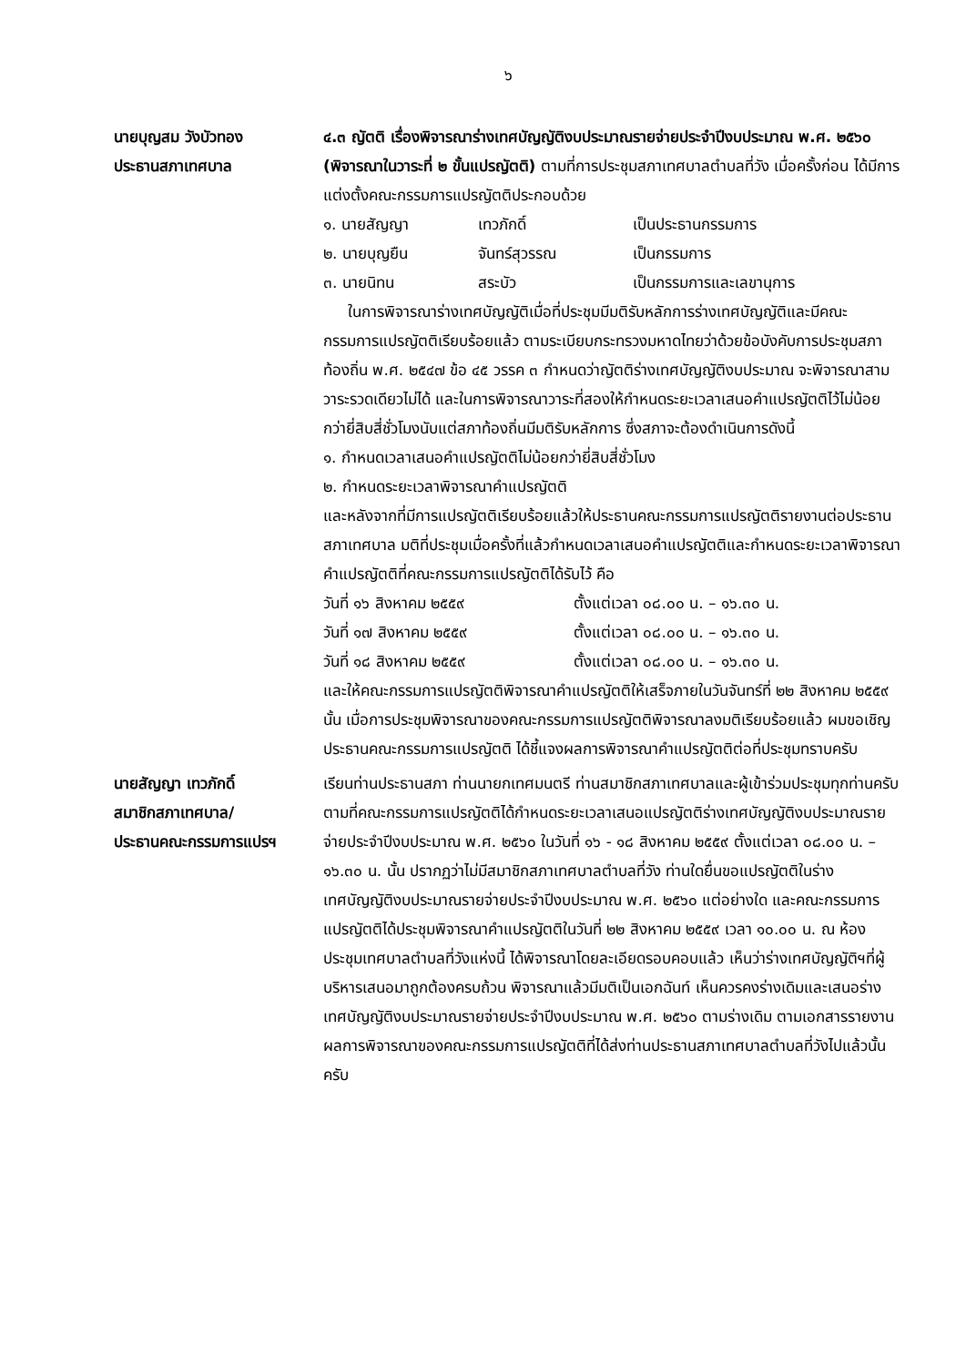๖
นายบุญสม วังบัวทอง
ประธานสภาเทศบาล
๔.๓ ญัตติ เรื่องพิจารณาร่างเทศบัญญัติงบประมาณรายจ่ายประจำปีงบประมาณ พ.ศ. ๒๕๖๐ (พิจารณาในวาระที่ ๒ ขั้นแปรญัตติ) ตามที่การประชุมสภาเทศบาลตำบลที่วัง เมื่อครั้งก่อน ได้มีการแต่งตั้งคณะกรรมการแปรญัตติประกอบด้วย
๑. นายสัญญา เทวภักดิ์ เป็นประธานกรรมการ
๒. นายบุญยืน จันทร์สุวรรณ เป็นกรรมการ
๓. นายนิทน สระบัว เป็นกรรมการและเลขานุการ
ในการพิจารณาร่างเทศบัญญัติเมื่อที่ประชุมมีมติรับหลักการร่างเทศบัญญัติและมีคณะกรรมการแปรญัตติเรียบร้อยแล้ว ตามระเบียบกระทรวงมหาดไทยว่าด้วยข้อบังคับการประชุมสภาท้องถิ่น พ.ศ. ๒๕๔๗ ข้อ ๔๕ วรรค ๓ กำหนดว่าญัตติร่างเทศบัญญัติงบประมาณ จะพิจารณาสามวาระรวดเดียวไม่ได้ และในการพิจารณาวาระที่สองให้กำหนดระยะเวลาเสนอคำแปรญัตติไว้ไม่น้อยกว่ายี่สิบสี่ชั่วโมงนับแต่สภาท้องถิ่นมีมติรับหลักการ ซึ่งสภาจะต้องดำเนินการดังนี้
๑. กำหนดเวลาเสนอคำแปรญัตติไม่น้อยกว่ายี่สิบสี่ชั่วโมง
๒. กำหนดระยะเวลาพิจารณาคำแปรญัตติ
และหลังจากที่มีการแปรญัตติเรียบร้อยแล้วให้ประธานคณะกรรมการแปรญัตติรายงานต่อประธานสภาเทศบาล มติที่ประชุมเมื่อครั้งที่แล้วกำหนดเวลาเสนอคำแปรญัตติและกำหนดระยะเวลาพิจารณาคำแปรญัตติที่คณะกรรมการแปรญัตติได้รับไว้ คือ
วันที่ ๑๖ สิงหาคม ๒๕๕๙ ตั้งแต่เวลา ๐๘.๐๐ น. – ๑๖.๓๐ น.
วันที่ ๑๗ สิงหาคม ๒๕๕๙ ตั้งแต่เวลา ๐๘.๐๐ น. – ๑๖.๓๐ น.
วันที่ ๑๘ สิงหาคม ๒๕๕๙ ตั้งแต่เวลา ๐๘.๐๐ น. – ๑๖.๓๐ น.
และให้คณะกรรมการแปรญัตติพิจารณาคำแปรญัตติให้เสร็จภายในวันจันทร์ที่ ๒๒ สิงหาคม ๒๕๕๙ นั้น เมื่อการประชุมพิจารณาของคณะกรรมการแปรญัตติพิจารณาลงมติเรียบร้อยแล้ว ผมขอเชิญประธานคณะกรรมการแปรญัตติ ได้ชี้แจงผลการพิจารณาคำแปรญัตติต่อที่ประชุมทราบครับ
นายสัญญา เทวภักดิ์
สมาชิกสภาเทศบาล/
ประธานคณะกรรมการแปรฯ
เรียนท่านประธานสภา ท่านนายกเทศมนตรี ท่านสมาชิกสภาเทศบาลและผู้เข้าร่วมประชุมทุกท่านครับ ตามที่คณะกรรมการแปรญัตติได้กำหนดระยะเวลาเสนอแปรญัตติร่างเทศบัญญัติงบประมาณรายจ่ายประจำปีงบประมาณ พ.ศ. ๒๕๖๐ ในวันที่ ๑๖ - ๑๘ สิงหาคม ๒๕๕๙ ตั้งแต่เวลา ๐๘.๐๐ น. – ๑๖.๓๐ น. นั้น ปรากฏว่าไม่มีสมาชิกสภาเทศบาลตำบลที่วัง ท่านใดยื่นขอแปรญัตติในร่างเทศบัญญัติงบประมาณรายจ่ายประจำปีงบประมาณ พ.ศ. ๒๕๖๐ แต่อย่างใด และคณะกรรมการแปรญัตติได้ประชุมพิจารณาคำแปรญัตติในวันที่ ๒๒ สิงหาคม ๒๕๕๙ เวลา ๑๐.๐๐ น. ณ ห้องประชุมเทศบาลตำบลที่วังแห่งนี้ ได้พิจารณาโดยละเอียดรอบคอบแล้ว เห็นว่าร่างเทศบัญญัติฯที่ผู้บริหารเสนอมาถูกต้องครบถ้วน พิจารณาแล้วมีมติเป็นเอกฉันท์ เห็นควรคงร่างเดิมและเสนอร่างเทศบัญญัติงบประมาณรายจ่ายประจำปีงบประมาณ พ.ศ. ๒๕๖๐ ตามร่างเดิม ตามเอกสารรายงานผลการพิจารณาของคณะกรรมการแปรญัตติที่ได้ส่งท่านประธานสภาเทศบาลตำบลที่วังไปแล้วนั้น ครับ